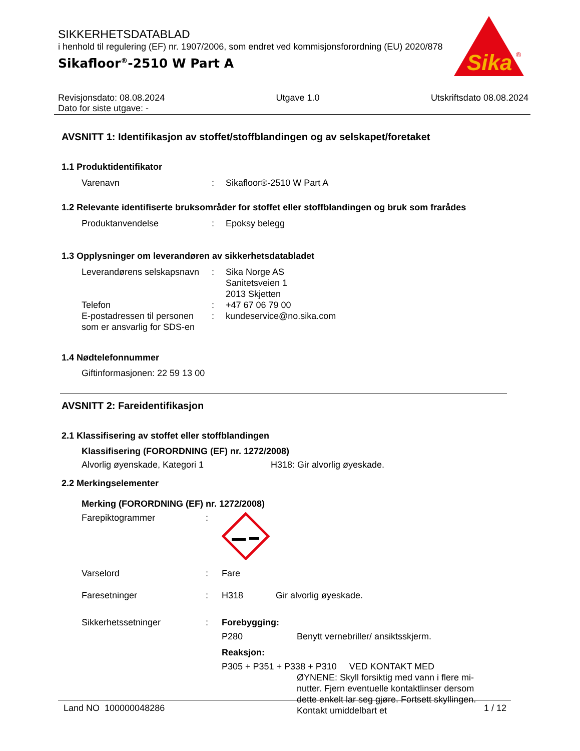SIKKERHETSDATABLAD
i henhold til regulering (EF) nr. 1907/2006, som endret ved kommisjonsforordning (EU) 2020/878
Sikafloor<sup>®</sup>-2510 W Part A
Sika
®
Revisjonsdato: 08.08.2024
Dato for siste utgave: -
Utgave 1.0 Utskriftsdato 08.08.2024
AVSNITT 1: Identifikasjon av stoffet/stoffblandingen og av selskapet/foretaket
1.1 Produktidentifikator
Varenavn : Sikafloor®-2510 W Part A
1.2 Relevante identifiserte bruksområder for stoffet eller stoffblandingen og bruk som frarådes
Produktanvendelse : Epoksy belegg
1.3 Opplysninger om leverandøren av sikkerhetsdatabladet
Leverandørens selskapsnavn
: Sika Norge AS
Sanitetsveien 1
2013 Skjetten
Telefon : +47 67 06 79 00
E-postadressen til personen som er ansvarlig for SDS-en
: kundeservice@no.sika.com
1.4 Nødtelefonnummer
Giftinformasjonen: 22 59 13 00
AVSNITT 2: Fareidentifikasjon
2.1 Klassifisering av stoffet eller stoffblandingen
Klassifisering (FORORDNING (EF) nr. 1272/2008)
Alvorlig øyenskade, Kategori 1 H318: Gir alvorlig øyeskade.
2.2 Merkingselementer
Merking (FORORDNING (EF) nr. 1272/2008)
Farepiktogrammer :
Varselord : Fare
Faresetninger : H318 Gir alvorlig øyeskade.
Sikkerhetssetninger : Forebygging:
P280 Benytt vernebriller/ ansiktsskjerm.
Reaksjon:
P305 + P351 + P338 + P310 VED KONTAKT MED
ØYNENE: Skyll forsiktig med vann i flere mi-nutter. Fjern eventuelle kontaktlinser dersom dette enkelt lar seg gjøre. Fortsett skyllingen. Kontakt umiddelbart et
Land NO 100000048286 1 / 12